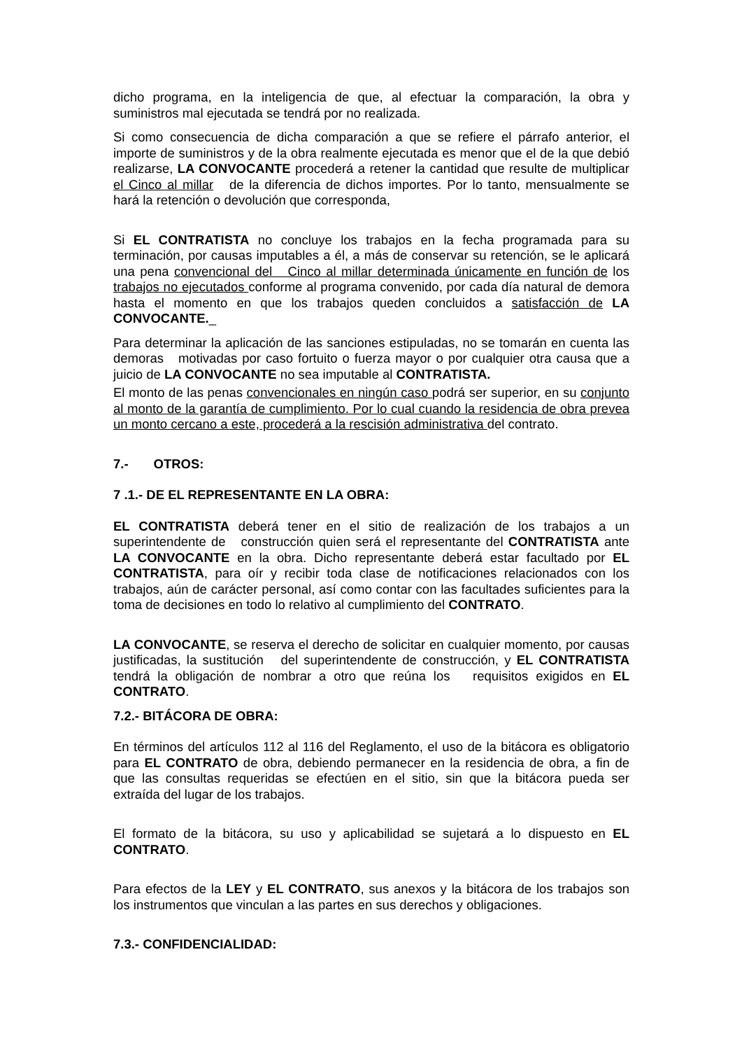dicho programa, en la inteligencia de que, al efectuar la comparación, la obra y suministros mal ejecutada se tendrá por no realizada.
Si como consecuencia de dicha comparación a que se refiere el párrafo anterior, el importe de suministros y de la obra realmente ejecutada es menor que el de la que debió realizarse, LA CONVOCANTE procederá a retener la cantidad que resulte de multiplicar el Cinco al millar de la diferencia de dichos importes. Por lo tanto, mensualmente se hará la retención o devolución que corresponda,
Si EL CONTRATISTA no concluye los trabajos en la fecha programada para su terminación, por causas imputables a él, a más de conservar su retención, se le aplicará una pena convencional del Cinco al millar determinada únicamente en función de los trabajos no ejecutados conforme al programa convenido, por cada día natural de demora hasta el momento en que los trabajos queden concluidos a satisfacción de LA CONVOCANTE._
Para determinar la aplicación de las sanciones estipuladas, no se tomarán en cuenta las demoras motivadas por caso fortuito o fuerza mayor o por cualquier otra causa que a juicio de LA CONVOCANTE no sea imputable al CONTRATISTA.
El monto de las penas convencionales en ningún caso podrá ser superior, en su conjunto al monto de la garantía de cumplimiento. Por lo cual cuando la residencia de obra prevea un monto cercano a este, procederá a la rescisión administrativa del contrato.
7.- OTROS:
7 .1.- DE EL REPRESENTANTE EN LA OBRA:
EL CONTRATISTA deberá tener en el sitio de realización de los trabajos a un superintendente de construcción quien será el representante del CONTRATISTA ante LA CONVOCANTE en la obra. Dicho representante deberá estar facultado por EL CONTRATISTA, para oír y recibir toda clase de notificaciones relacionados con los trabajos, aún de carácter personal, así como contar con las facultades suficientes para la toma de decisiones en todo lo relativo al cumplimiento del CONTRATO.
LA CONVOCANTE, se reserva el derecho de solicitar en cualquier momento, por causas justificadas, la sustitución del superintendente de construcción, y EL CONTRATISTA tendrá la obligación de nombrar a otro que reúna los requisitos exigidos en EL CONTRATO.
7.2.- BITÁCORA DE OBRA:
En términos del artículos 112 al 116 del Reglamento, el uso de la bitácora es obligatorio para EL CONTRATO de obra, debiendo permanecer en la residencia de obra, a fin de que las consultas requeridas se efectúen en el sitio, sin que la bitácora pueda ser extraída del lugar de los trabajos.
El formato de la bitácora, su uso y aplicabilidad se sujetará a lo dispuesto en EL CONTRATO.
Para efectos de la LEY y EL CONTRATO, sus anexos y la bitácora de los trabajos son los instrumentos que vinculan a las partes en sus derechos y obligaciones.
7.3.- CONFIDENCIALIDAD: